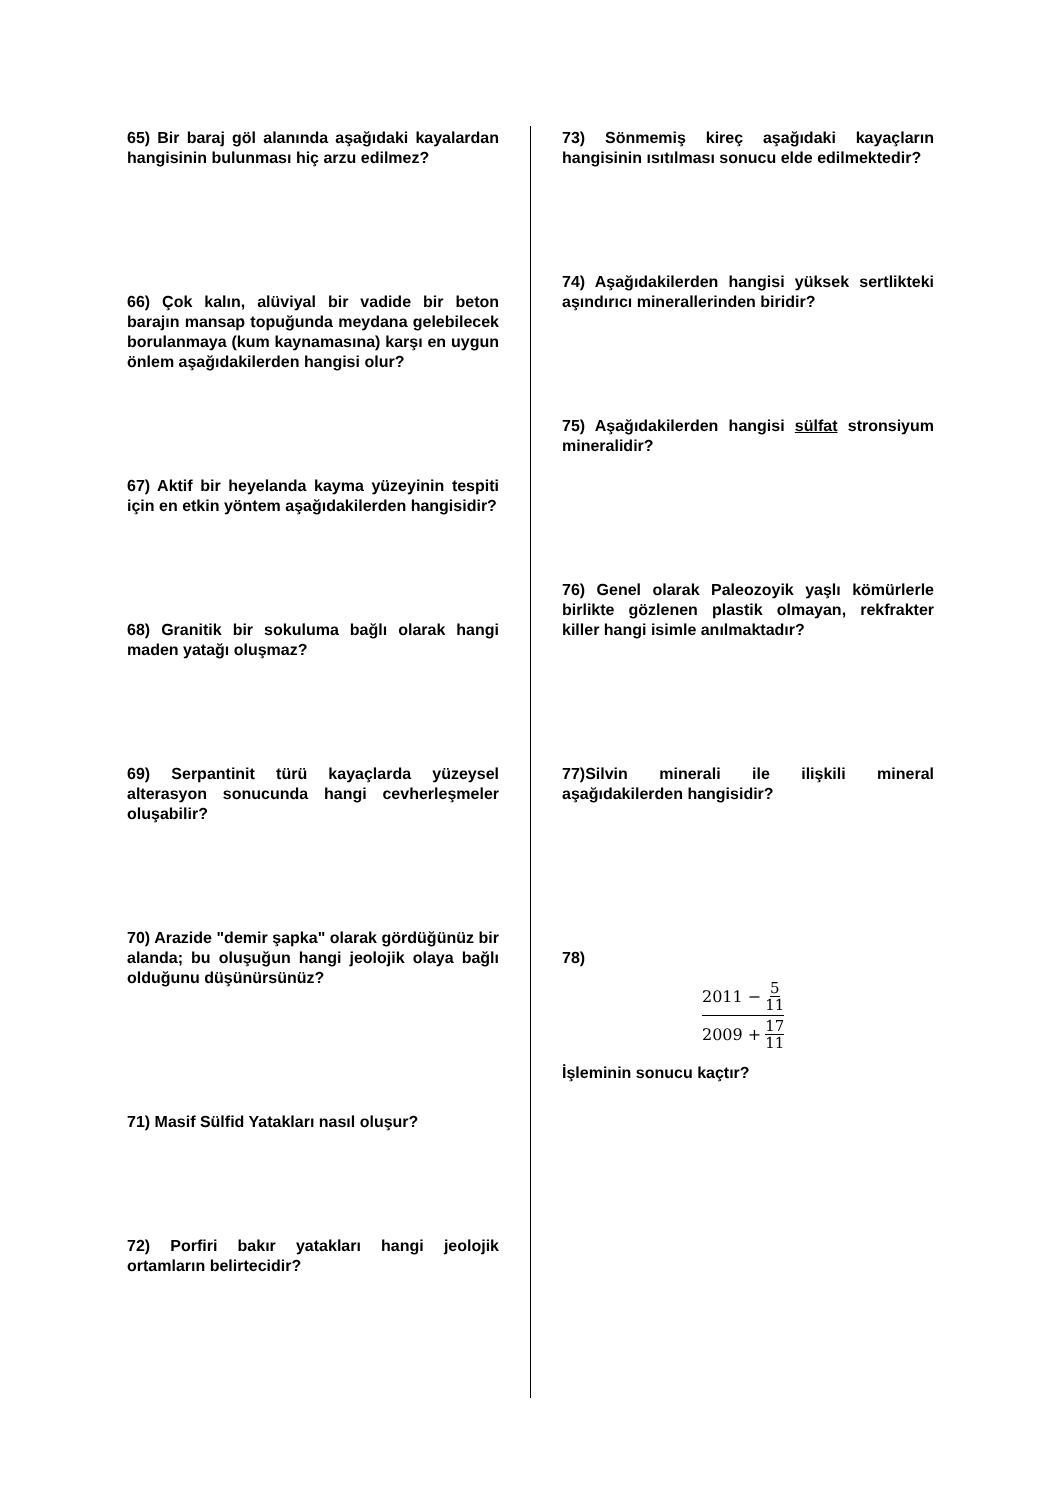65) Bir baraj göl alanında aşağıdaki kayalardan hangisinin bulunması hiç arzu edilmez?
66) Çok kalın, alüviyal bir vadide bir beton barajın mansap topuğunda meydana gelebilecek borulanmaya (kum kaynamasına) karşı en uygun önlem aşağıdakilerden hangisi olur?
67) Aktif bir heyelanda kayma yüzeyinin tespiti için en etkin yöntem aşağıdakilerden hangisidir?
68) Granitik bir sokuluma bağlı olarak hangi maden yatağı oluşmaz?
69) Serpantinit türü kayaçlarda yüzeysel alterasyon sonucunda hangi cevherleşmeler oluşabilir?
70) Arazide "demir şapka" olarak gördüğünüz bir alanda; bu oluşuğun hangi jeolojik olaya bağlı olduğunu düşünürsünüz?
71) Masif Sülfid Yatakları nasıl oluşur?
72) Porfiri bakır yatakları hangi jeolojik ortamların belirtecidir?
73) Sönmemiş kireç aşağıdaki kayaçların hangisinin ısıtılması sonucu elde edilmektedir?
74) Aşağıdakilerden hangisi yüksek sertlikteki aşındırıcı minerallerinden biridir?
75) Aşağıdakilerden hangisi sülfat stronsiyum mineralidir?
76) Genel olarak Paleozoyik yaşlı kömürlerle birlikte gözlenen plastik olmayan, rekfrakter killer hangi isimle anılmaktadır?
77)Silvin minerali ile ilişkili mineral aşağıdakilerden hangisidir?
78)
2011 − 5 11
2009 + 17 11
İşleminin sonucu kaçtır?